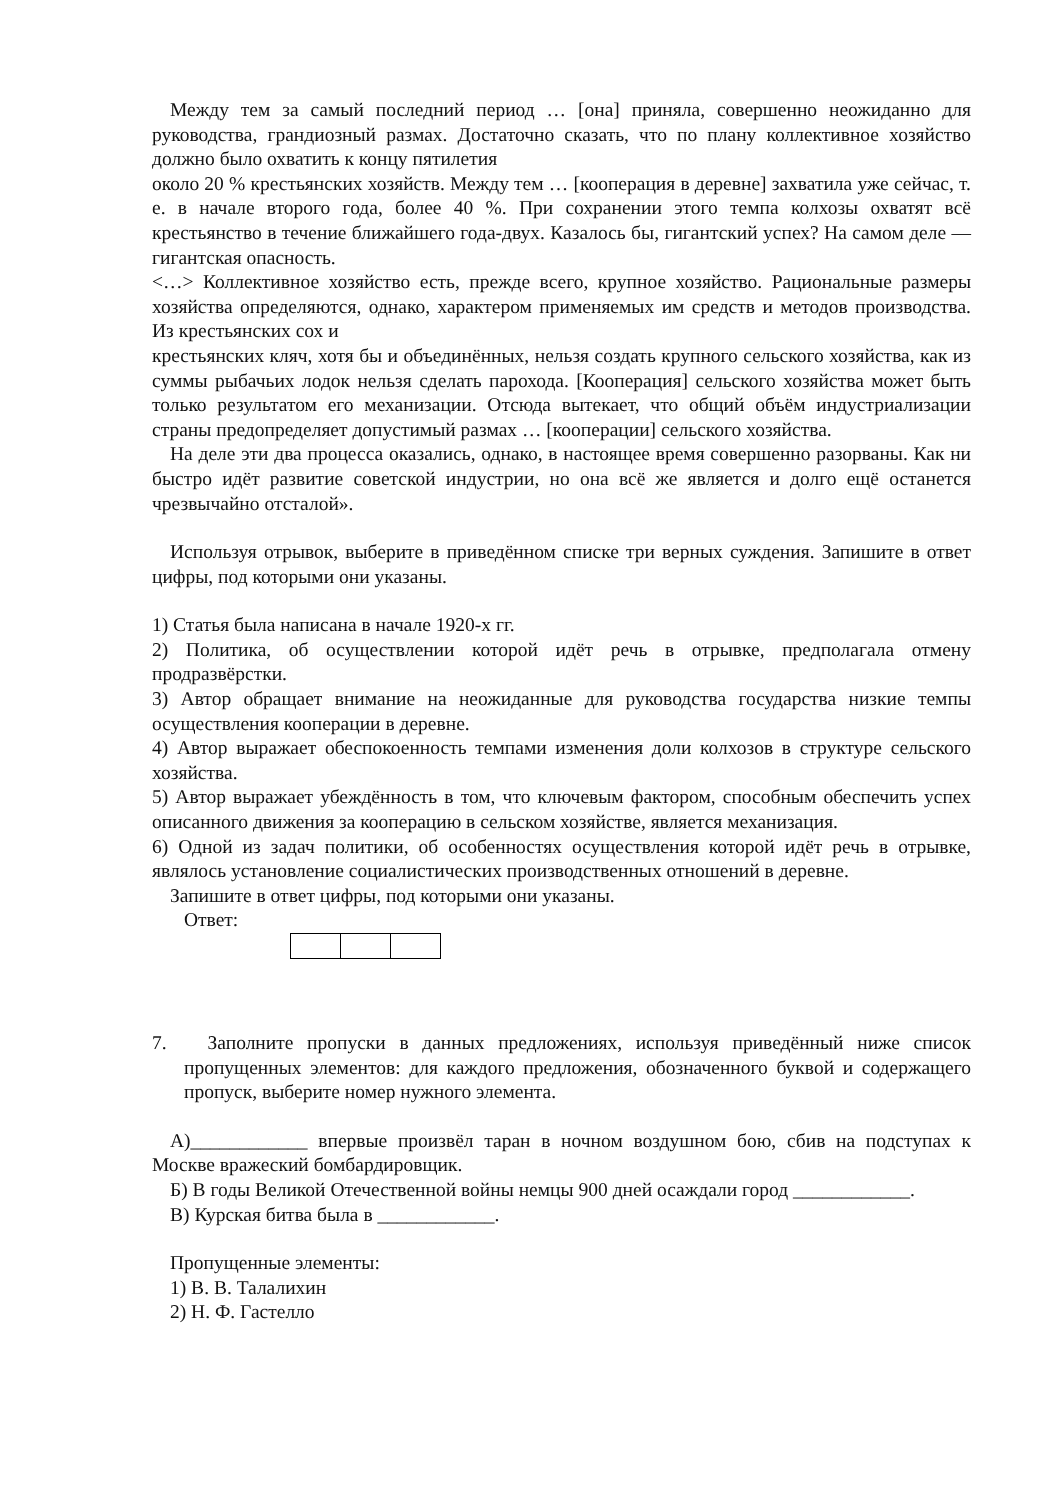Между тем за самый последний период … [она] приняла, совершенно неожиданно для руководства, грандиозный размах. Достаточно сказать, что по плану коллективное хозяйство должно было охватить к концу пятилетия
около 20 % крестьянских хозяйств. Между тем … [кооперация в деревне] захватила уже сейчас, т. е. в начале второго года, более 40 %. При сохранении этого темпа колхозы охватят всё крестьянство в течение ближайшего года-двух. Казалось бы, гигантский успех? На самом деле — гигантская опасность.
<…> Коллективное хозяйство есть, прежде всего, крупное хозяйство. Рациональные размеры хозяйства определяются, однако, характером применяемых им средств и методов производства. Из крестьянских сох и
крестьянских кляч, хотя бы и объединённых, нельзя создать крупного сельского хозяйства, как из суммы рыбачьих лодок нельзя сделать парохода. [Кооперация] сельского хозяйства может быть только результатом его механизации. Отсюда вытекает, что общий объём индустриализации страны предопределяет допустимый размах … [кооперации] сельского хозяйства.
На деле эти два процесса оказались, однако, в настоящее время совершенно разорваны. Как ни быстро идёт развитие советской индустрии, но она всё же является и долго ещё останется чрезвычайно отсталой».
Используя отрывок, выберите в приведённом списке три верных суждения. Запишите в ответ цифры, под которыми они указаны.
1) Статья была написана в начале 1920-х гг.
2) Политика, об осуществлении которой идёт речь в отрывке, предполагала отмену продразвёрстки.
3) Автор обращает внимание на неожиданные для руководства государства низкие темпы осуществления кооперации в деревне.
4) Автор выражает обеспокоенность темпами изменения доли колхозов в структуре сельского хозяйства.
5) Автор выражает убеждённость в том, что ключевым фактором, способным обеспечить успех описанного движения за кооперацию в сельском хозяйстве, является механизация.
6) Одной из задач политики, об особенностях осуществления которой идёт речь в отрывке, являлось установление социалистических производственных отношений в деревне.
Запишите в ответ цифры, под которыми они указаны.
Ответ:
7. Заполните пропуски в данных предложениях, используя приведённый ниже список пропущенных элементов: для каждого предложения, обозначенного буквой и содержащего пропуск, выберите номер нужного элемента.
А)____________ впервые произвёл таран в ночном воздушном бою, сбив на подступах к Москве вражеский бомбардировщик.
Б) В годы Великой Отечественной войны немцы 900 дней осаждали город ____________.
В) Курская битва была в ____________.
Пропущенные элементы:
1) В. В. Талалихин
2) Н. Ф. Гастелло